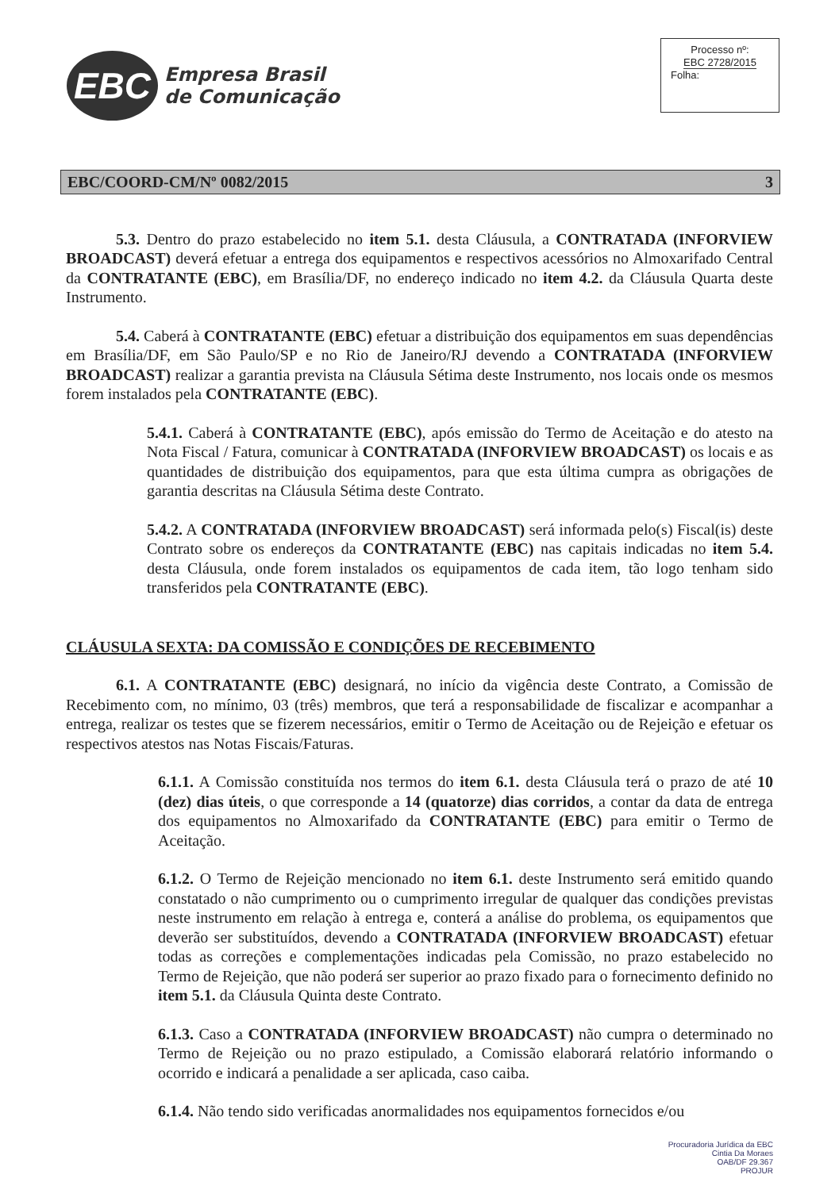EBC
Empresa Brasil
de Comunicação
Processo nº:
EBC 2728/2015
Folha:
EBC/COORD-CM/Nº 0082/2015 3
5.3. Dentro do prazo estabelecido no item 5.1. desta Cláusula, a CONTRATADA (INFORVIEW BROADCAST) deverá efetuar a entrega dos equipamentos e respectivos acessórios no Almoxarifado Central da CONTRATANTE (EBC), em Brasília/DF, no endereço indicado no item 4.2. da Cláusula Quarta deste Instrumento.
5.4. Caberá à CONTRATANTE (EBC) efetuar a distribuição dos equipamentos em suas dependências em Brasília/DF, em São Paulo/SP e no Rio de Janeiro/RJ devendo a CONTRATADA (INFORVIEW BROADCAST) realizar a garantia prevista na Cláusula Sétima deste Instrumento, nos locais onde os mesmos forem instalados pela CONTRATANTE (EBC).
5.4.1. Caberá à CONTRATANTE (EBC), após emissão do Termo de Aceitação e do atesto na Nota Fiscal / Fatura, comunicar à CONTRATADA (INFORVIEW BROADCAST) os locais e as quantidades de distribuição dos equipamentos, para que esta última cumpra as obrigações de garantia descritas na Cláusula Sétima deste Contrato.
5.4.2. A CONTRATADA (INFORVIEW BROADCAST) será informada pelo(s) Fiscal(is) deste Contrato sobre os endereços da CONTRATANTE (EBC) nas capitais indicadas no item 5.4. desta Cláusula, onde forem instalados os equipamentos de cada item, tão logo tenham sido transferidos pela CONTRATANTE (EBC).
CLÁUSULA SEXTA: DA COMISSÃO E CONDIÇÕES DE RECEBIMENTO
6.1. A CONTRATANTE (EBC) designará, no início da vigência deste Contrato, a Comissão de Recebimento com, no mínimo, 03 (três) membros, que terá a responsabilidade de fiscalizar e acompanhar a entrega, realizar os testes que se fizerem necessários, emitir o Termo de Aceitação ou de Rejeição e efetuar os respectivos atestos nas Notas Fiscais/Faturas.
6.1.1. A Comissão constituída nos termos do item 6.1. desta Cláusula terá o prazo de até 10 (dez) dias úteis, o que corresponde a 14 (quatorze) dias corridos, a contar da data de entrega dos equipamentos no Almoxarifado da CONTRATANTE (EBC) para emitir o Termo de Aceitação.
6.1.2. O Termo de Rejeição mencionado no item 6.1. deste Instrumento será emitido quando constatado o não cumprimento ou o cumprimento irregular de qualquer das condições previstas neste instrumento em relação à entrega e, conterá a análise do problema, os equipamentos que deverão ser substituídos, devendo a CONTRATADA (INFORVIEW BROADCAST) efetuar todas as correções e complementações indicadas pela Comissão, no prazo estabelecido no Termo de Rejeição, que não poderá ser superior ao prazo fixado para o fornecimento definido no item 5.1. da Cláusula Quinta deste Contrato.
6.1.3. Caso a CONTRATADA (INFORVIEW BROADCAST) não cumpra o determinado no Termo de Rejeição ou no prazo estipulado, a Comissão elaborará relatório informando o ocorrido e indicará a penalidade a ser aplicada, caso caiba.
6.1.4. Não tendo sido verificadas anormalidades nos equipamentos fornecidos e/ou
Procuradoria Jurídica da EBC
Cintia Da Moraes
OAB/DF 29.367
PROJUR